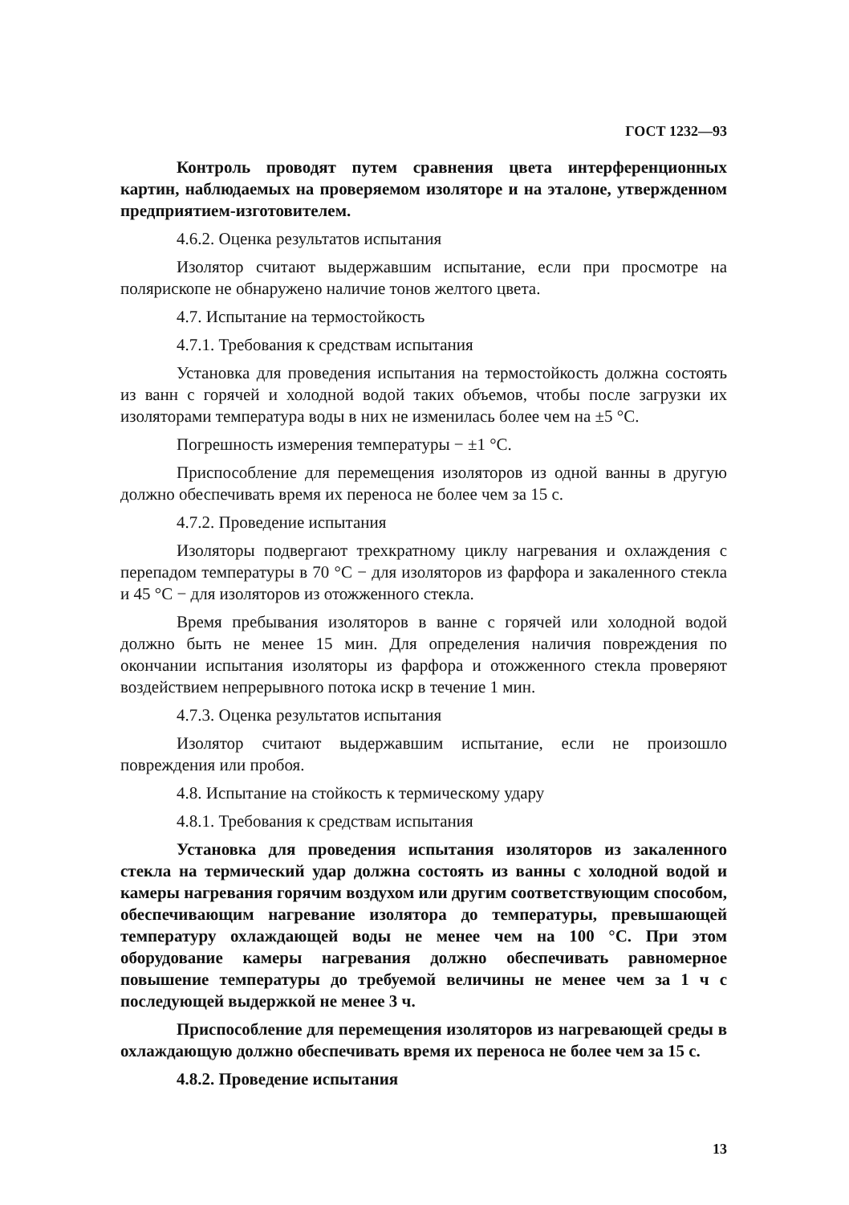ГОСТ 1232—93
Контроль проводят путем сравнения цвета интерференционных картин, наблюдаемых на проверяемом изоляторе и на эталоне, утвержденном предприятием-изготовителем.
4.6.2. Оценка результатов испытания
Изолятор считают выдержавшим испытание, если при просмотре на полярископе не обнаружено наличие тонов желтого цвета.
4.7. Испытание на термостойкость
4.7.1. Требования к средствам испытания
Установка для проведения испытания на термостойкость должна состоять из ванн с горячей и холодной водой таких объемов, чтобы после загрузки их изоляторами температура воды в них не изменилась более чем на ±5 °С.
Погрешность измерения температуры − ±1 °С.
Приспособление для перемещения изоляторов из одной ванны в другую должно обеспечивать время их переноса не более чем за 15 с.
4.7.2. Проведение испытания
Изоляторы подвергают трехкратному циклу нагревания и охлаждения с перепадом температуры в 70 °С − для изоляторов из фарфора и закаленного стекла и 45 °С − для изоляторов из отожженного стекла.
Время пребывания изоляторов в ванне с горячей или холодной водой должно быть не менее 15 мин. Для определения наличия повреждения по окончании испытания изоляторы из фарфора и отожженного стекла проверяют воздействием непрерывного потока искр в течение 1 мин.
4.7.3. Оценка результатов испытания
Изолятор считают выдержавшим испытание, если не произошло повреждения или пробоя.
4.8. Испытание на стойкость к термическому удару
4.8.1. Требования к средствам испытания
Установка для проведения испытания изоляторов из закаленного стекла на термический удар должна состоять из ванны с холодной водой и камеры нагревания горячим воздухом или другим соответствующим способом, обеспечивающим нагревание изолятора до температуры, превышающей температуру охлаждающей воды не менее чем на 100 °С. При этом оборудование камеры нагревания должно обеспечивать равномерное повышение температуры до требуемой величины не менее чем за 1 ч с последующей выдержкой не менее 3 ч.
Приспособление для перемещения изоляторов из нагревающей среды в охлаждающую должно обеспечивать время их переноса не более чем за 15 с.
4.8.2. Проведение испытания
13